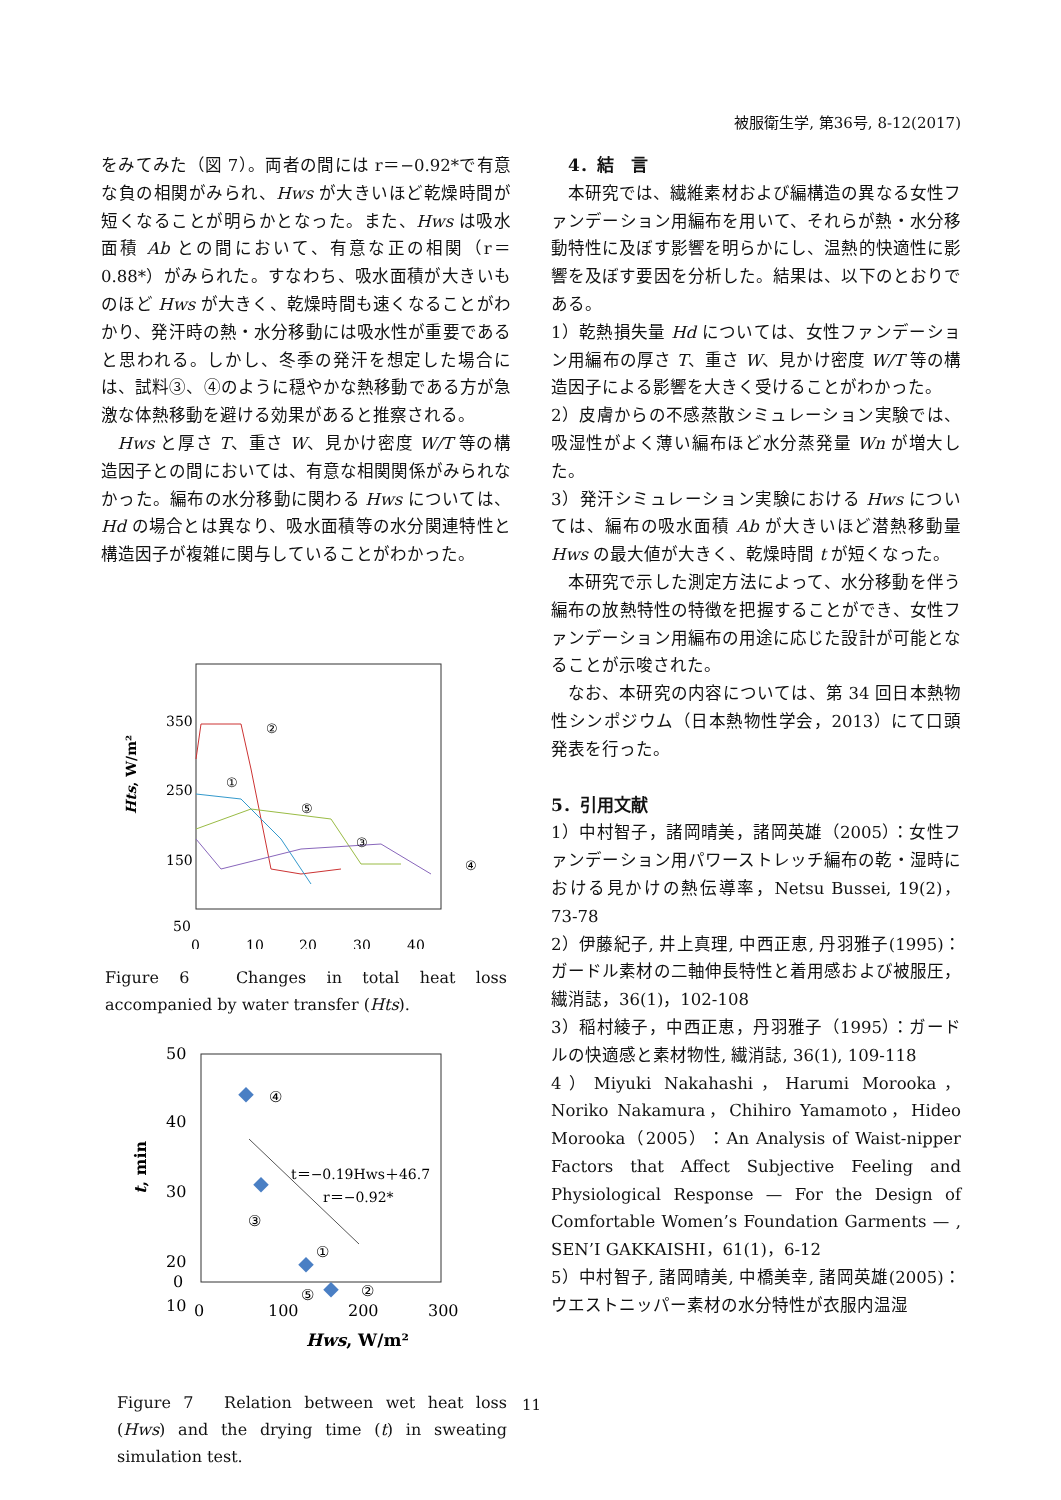被服衛生学, 第36号, 8-12(2017)
をみてみた（図 7）。両者の間には r＝−0.92*で有意な負の相関がみられ、Hws が大きいほど乾燥時間が短くなることが明らかとなった。また、Hws は吸水面積 Ab との間において、有意な正の相関（r＝0.88*）がみられた。すなわち、吸水面積が大きいものほど Hws が大きく、乾燥時間も速くなることがわかり、発汗時の熱・水分移動には吸水性が重要であると思われる。しかし、冬季の発汗を想定した場合には、試料③、④のように穏やかな熱移動である方が急激な体熱移動を避ける効果があると推察される。
Hws と厚さ T、重さ W、見かけ密度 W/T 等の構造因子との間においては、有意な相関関係がみられなかった。編布の水分移動に関わる Hws については、Hd の場合とは異なり、吸水面積等の水分関連特性と構造因子が複雑に関与していることがわかった。
350
250
150
50
0
10
20
30
40
Hts, W/m²
②
①
⑤
③
④
Figure 6　Changes in total heat loss accompanied by water transfer (Hts).
50
40
30
20
10
0
0
100
200
300
Hws, W/m²
t, min
t＝−0.19Hws＋46.7
r＝−0.92*
④
③
①
②
⑤
Figure 7　Relation between wet heat loss (Hws) and the drying time (t) in sweating simulation test.
　4．結　言
本研究では、繊維素材および編構造の異なる女性ファンデーション用編布を用いて、それらが熱・水分移動特性に及ぼす影響を明らかにし、温熱的快適性に影響を及ぼす要因を分析した。結果は、以下のとおりである。
1）乾熱損失量 Hd については、女性ファンデーション用編布の厚さ T、重さ W、見かけ密度 W/T 等の構造因子による影響を大きく受けることがわかった。
2）皮膚からの不感蒸散シミュレーション実験では、吸湿性がよく薄い編布ほど水分蒸発量 Wn が増大した。
3）発汗シミュレーション実験における Hws については、編布の吸水面積 Ab が大きいほど潜熱移動量 Hws の最大値が大きく、乾燥時間 t が短くなった。
本研究で示した測定方法によって、水分移動を伴う編布の放熱特性の特徴を把握することができ、女性ファンデーション用編布の用途に応じた設計が可能となることが示唆された。
なお、本研究の内容については、第 34 回日本熱物性シンポジウム（日本熱物性学会，2013）にて口頭発表を行った。
5．引用文献
1）中村智子，諸岡晴美，諸岡英雄（2005）：女性ファンデーション用パワーストレッチ編布の乾・湿時における見かけの熱伝導率，Netsu Bussei, 19(2)，73-78
2）伊藤紀子, 井上真理, 中西正恵, 丹羽雅子(1995)：ガードル素材の二軸伸長特性と着用感および被服圧，繊消誌，36(1)，102-108
3）稲村綾子，中西正恵，丹羽雅子（1995）：ガードルの快適感と素材物性, 繊消誌, 36(1), 109-118
4）Miyuki Nakahashi，Harumi Morooka，Noriko Nakamura，Chihiro Yamamoto，Hideo Morooka（2005）：An Analysis of Waist-nipper Factors that Affect Subjective Feeling and Physiological Response — For the Design of Comfortable Women’s Foundation Garments — , SEN’I GAKKAISHI，61(1)，6-12
5）中村智子, 諸岡晴美, 中橋美幸, 諸岡英雄(2005)：ウエストニッパー素材の水分特性が衣服内温湿
11